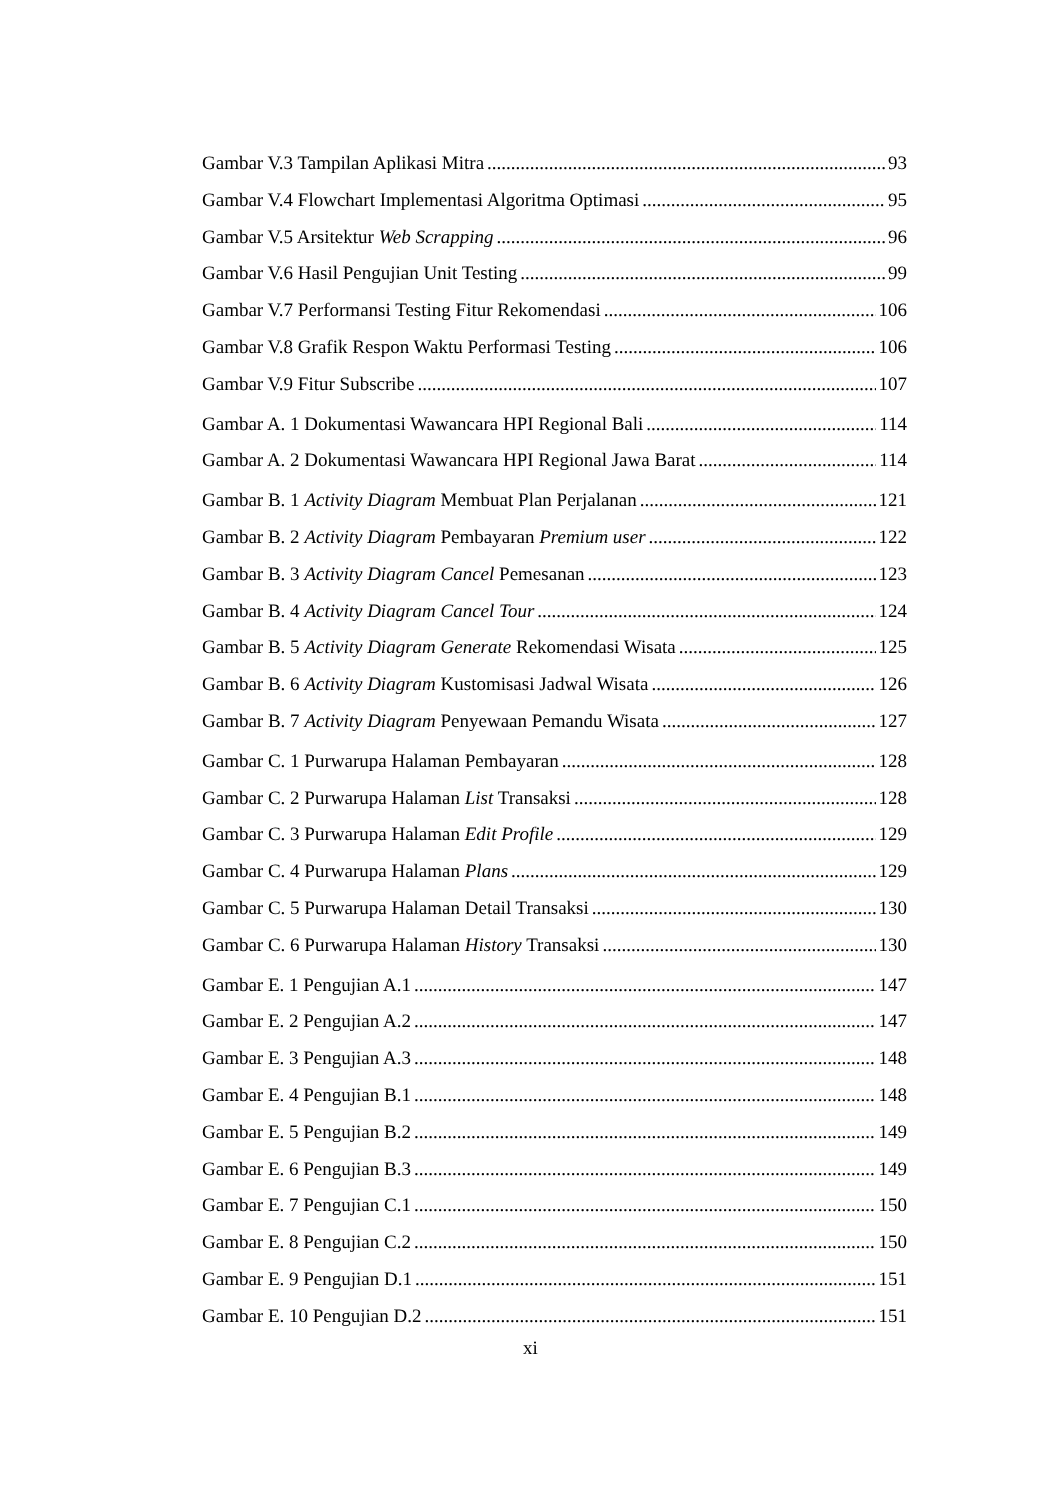Gambar V.3 Tampilan Aplikasi Mitra 93
Gambar V.4 Flowchart Implementasi Algoritma Optimasi 95
Gambar V.5 Arsitektur Web Scrapping 96
Gambar V.6 Hasil Pengujian Unit Testing 99
Gambar V.7 Performansi Testing Fitur Rekomendasi 106
Gambar V.8 Grafik Respon Waktu Performasi Testing 106
Gambar V.9 Fitur Subscribe 107
Gambar A. 1 Dokumentasi Wawancara HPI Regional Bali 114
Gambar A. 2 Dokumentasi Wawancara HPI Regional Jawa Barat 114
Gambar B. 1 Activity Diagram Membuat Plan Perjalanan 121
Gambar B. 2 Activity Diagram Pembayaran Premium user 122
Gambar B. 3 Activity Diagram Cancel Pemesanan 123
Gambar B. 4 Activity Diagram Cancel Tour 124
Gambar B. 5 Activity Diagram Generate Rekomendasi Wisata 125
Gambar B. 6 Activity Diagram Kustomisasi Jadwal Wisata 126
Gambar B. 7 Activity Diagram Penyewaan Pemandu Wisata 127
Gambar C. 1 Purwarupa Halaman Pembayaran 128
Gambar C. 2 Purwarupa Halaman List Transaksi 128
Gambar C. 3 Purwarupa Halaman Edit Profile 129
Gambar C. 4 Purwarupa Halaman Plans 129
Gambar C. 5 Purwarupa Halaman Detail Transaksi 130
Gambar C. 6 Purwarupa Halaman History Transaksi 130
Gambar E. 1 Pengujian A.1 147
Gambar E. 2 Pengujian A.2 147
Gambar E. 3 Pengujian A.3 148
Gambar E. 4 Pengujian B.1 148
Gambar E. 5 Pengujian B.2 149
Gambar E. 6 Pengujian B.3 149
Gambar E. 7 Pengujian C.1 150
Gambar E. 8 Pengujian C.2 150
Gambar E. 9 Pengujian D.1 151
Gambar E. 10 Pengujian D.2 151
xi